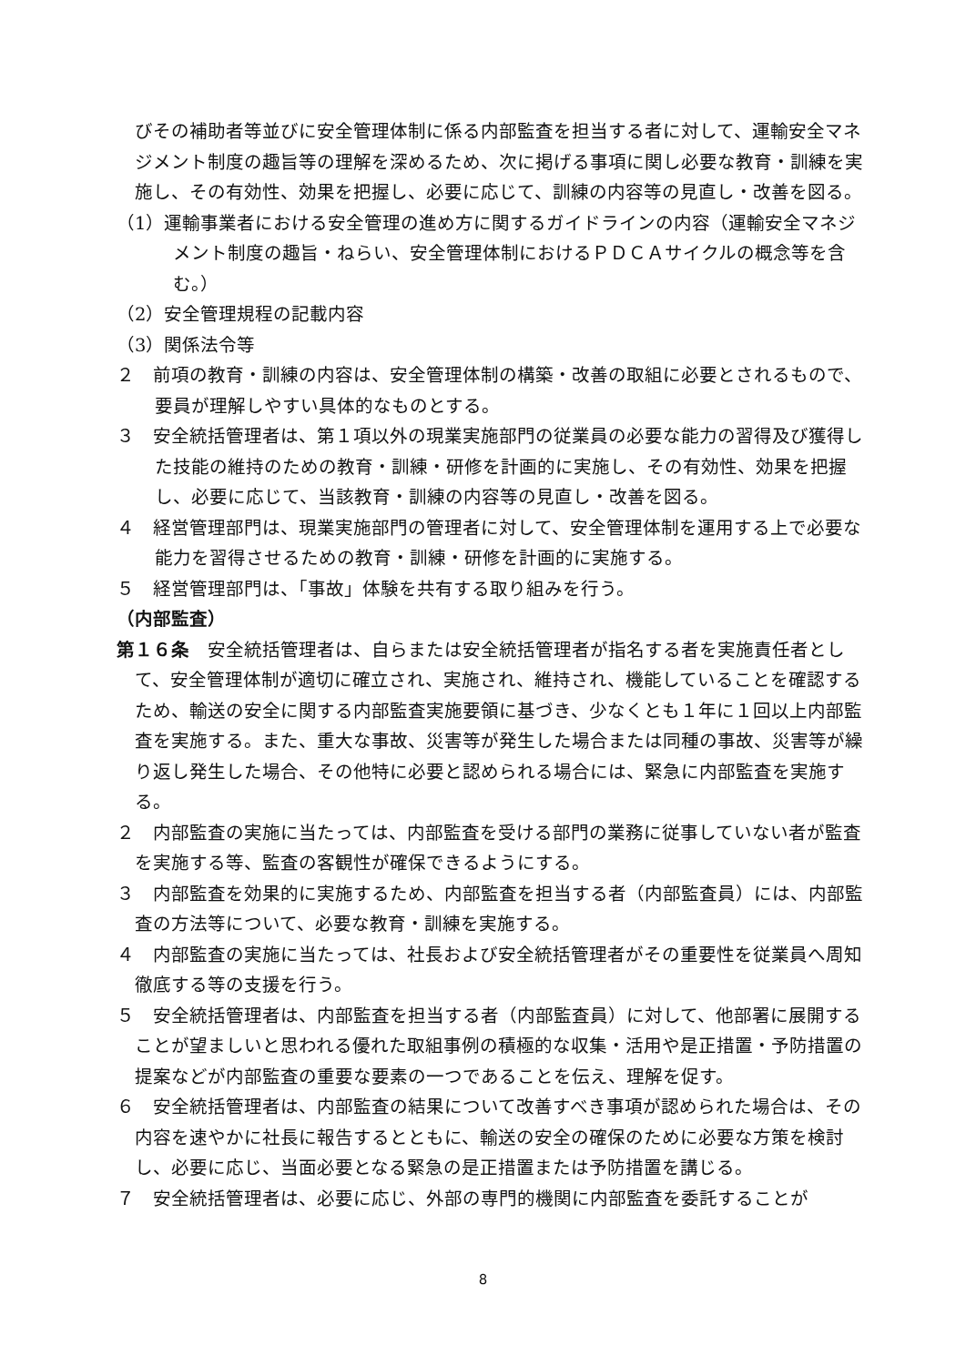びその補助者等並びに安全管理体制に係る内部監査を担当する者に対して、運輸安全マネジメント制度の趣旨等の理解を深めるため、次に掲げる事項に関し必要な教育・訓練を実施し、その有効性、効果を把握し、必要に応じて、訓練の内容等の見直し・改善を図る。
（1）運輸事業者における安全管理の進め方に関するガイドラインの内容（運輸安全マネジメント制度の趣旨・ねらい、安全管理体制におけるＰＤＣＡサイクルの概念等を含む。）
（2）安全管理規程の記載内容
（3）関係法令等
２　前項の教育・訓練の内容は、安全管理体制の構築・改善の取組に必要とされるもので、要員が理解しやすい具体的なものとする。
３　安全統括管理者は、第１項以外の現業実施部門の従業員の必要な能力の習得及び獲得した技能の維持のための教育・訓練・研修を計画的に実施し、その有効性、効果を把握し、必要に応じて、当該教育・訓練の内容等の見直し・改善を図る。
４　経営管理部門は、現業実施部門の管理者に対して、安全管理体制を運用する上で必要な能力を習得させるための教育・訓練・研修を計画的に実施する。
５　経営管理部門は、「事故」体験を共有する取り組みを行う。
（内部監査）
第１６条　安全統括管理者は、自らまたは安全統括管理者が指名する者を実施責任者として、安全管理体制が適切に確立され、実施され、維持され、機能していることを確認するため、輸送の安全に関する内部監査実施要領に基づき、少なくとも１年に１回以上内部監査を実施する。また、重大な事故、災害等が発生した場合または同種の事故、災害等が繰り返し発生した場合、その他特に必要と認められる場合には、緊急に内部監査を実施する。
２　内部監査の実施に当たっては、内部監査を受ける部門の業務に従事していない者が監査を実施する等、監査の客観性が確保できるようにする。
３　内部監査を効果的に実施するため、内部監査を担当する者（内部監査員）には、内部監査の方法等について、必要な教育・訓練を実施する。
４　内部監査の実施に当たっては、社長および安全統括管理者がその重要性を従業員へ周知徹底する等の支援を行う。
５　安全統括管理者は、内部監査を担当する者（内部監査員）に対して、他部署に展開することが望ましいと思われる優れた取組事例の積極的な収集・活用や是正措置・予防措置の提案などが内部監査の重要な要素の一つであることを伝え、理解を促す。
６　安全統括管理者は、内部監査の結果について改善すべき事項が認められた場合は、その内容を速やかに社長に報告するとともに、輸送の安全の確保のために必要な方策を検討し、必要に応じ、当面必要となる緊急の是正措置または予防措置を講じる。
７　安全統括管理者は、必要に応じ、外部の専門的機関に内部監査を委託することが
8